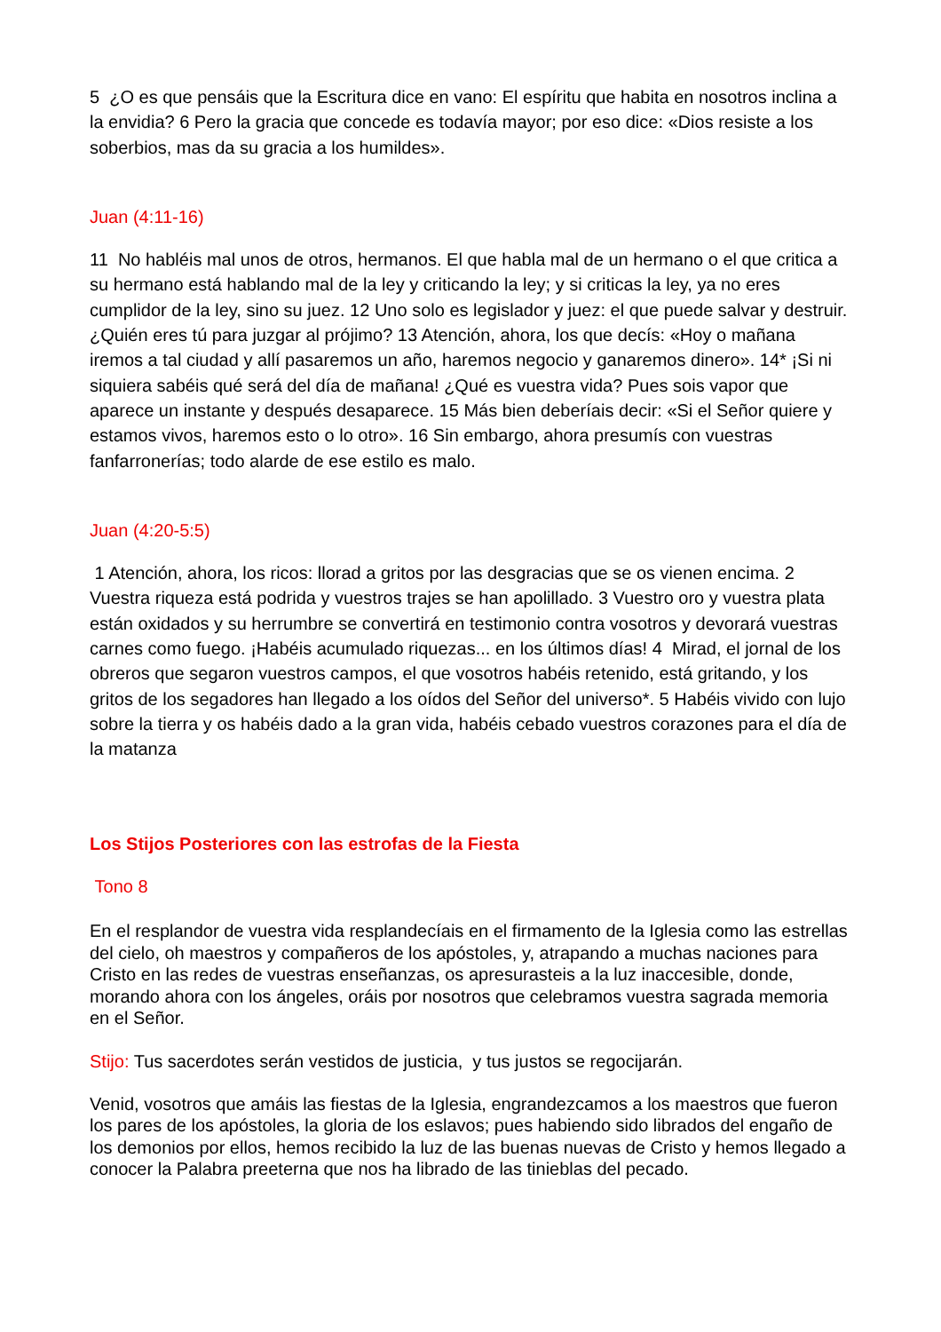5 ¿O es que pensáis que la Escritura dice en vano: El espíritu que habita en nosotros inclina a la envidia? 6 Pero la gracia que concede es todavía mayor; por eso dice: «Dios resiste a los soberbios, mas da su gracia a los humildes».
Juan (4:11-16)
11 No habléis mal unos de otros, hermanos. El que habla mal de un hermano o el que critica a su hermano está hablando mal de la ley y criticando la ley; y si criticas la ley, ya no eres cumplidor de la ley, sino su juez. 12 Uno solo es legislador y juez: el que puede salvar y destruir. ¿Quién eres tú para juzgar al prójimo? 13 Atención, ahora, los que decís: «Hoy o mañana iremos a tal ciudad y allí pasaremos un año, haremos negocio y ganaremos dinero». 14* ¡Si ni siquiera sabéis qué será del día de mañana! ¿Qué es vuestra vida? Pues sois vapor que aparece un instante y después desaparece. 15 Más bien deberíais decir: «Si el Señor quiere y estamos vivos, haremos esto o lo otro». 16 Sin embargo, ahora presumís con vuestras fanfarronerías; todo alarde de ese estilo es malo.
Juan (4:20-5:5)
1 Atención, ahora, los ricos: llorad a gritos por las desgracias que se os vienen encima. 2 Vuestra riqueza está podrida y vuestros trajes se han apolillado. 3 Vuestro oro y vuestra plata están oxidados y su herrumbre se convertirá en testimonio contra vosotros y devorará vuestras carnes como fuego. ¡Habéis acumulado riquezas... en los últimos días! 4 Mirad, el jornal de los obreros que segaron vuestros campos, el que vosotros habéis retenido, está gritando, y los gritos de los segadores han llegado a los oídos del Señor del universo*. 5 Habéis vivido con lujo sobre la tierra y os habéis dado a la gran vida, habéis cebado vuestros corazones para el día de la matanza
Los Stijos Posteriores con las estrofas de la Fiesta
Tono 8
En el resplandor de vuestra vida resplandecíais en el firmamento de la Iglesia como las estrellas del cielo, oh maestros y compañeros de los apóstoles, y, atrapando a muchas naciones para Cristo en las redes de vuestras enseñanzas, os apresurasteis a la luz inaccesible, donde, morando ahora con los ángeles, oráis por nosotros que celebramos vuestra sagrada memoria en el Señor.
Stijo: Tus sacerdotes serán vestidos de justicia, y tus justos se regocijarán.
Venid, vosotros que amáis las fiestas de la Iglesia, engrandezcamos a los maestros que fueron los pares de los apóstoles, la gloria de los eslavos; pues habiendo sido librados del engaño de los demonios por ellos, hemos recibido la luz de las buenas nuevas de Cristo y hemos llegado a conocer la Palabra preeterna que nos ha librado de las tinieblas del pecado.